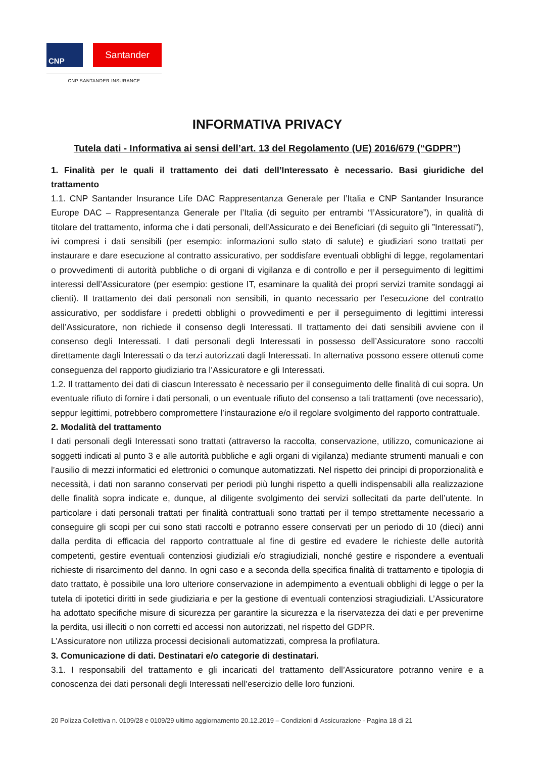CNP
Santander
CNP SANTANDER INSURANCE
INFORMATIVA PRIVACY
Tutela dati - Informativa ai sensi dell’art. 13 del Regolamento (UE) 2016/679 (“GDPR”)
1. Finalità per le quali il trattamento dei dati dell’Interessato è necessario. Basi giuridiche del trattamento
1.1. CNP Santander Insurance Life DAC Rappresentanza Generale per l’Italia e CNP Santander Insurance Europe DAC – Rappresentanza Generale per l’Italia (di seguito per entrambi “l’Assicuratore”), in qualità di titolare del trattamento, informa che i dati personali, dell’Assicurato e dei Beneficiari (di seguito gli ”Interessati”), ivi compresi i dati sensibili (per esempio: informazioni sullo stato di salute) e giudiziari sono trattati per instaurare e dare esecuzione al contratto assicurativo, per soddisfare eventuali obblighi di legge, regolamentari o provvedimenti di autorità pubbliche o di organi di vigilanza e di controllo e per il perseguimento di legittimi interessi dell’Assicuratore (per esempio: gestione IT, esaminare la qualità dei propri servizi tramite sondaggi ai clienti). Il trattamento dei dati personali non sensibili, in quanto necessario per l’esecuzione del contratto assicurativo, per soddisfare i predetti obblighi o provvedimenti e per il perseguimento di legittimi interessi dell’Assicuratore, non richiede il consenso degli Interessati. Il trattamento dei dati sensibili avviene con il consenso degli Interessati. I dati personali degli Interessati in possesso dell’Assicuratore sono raccolti direttamente dagli Interessati o da terzi autorizzati dagli Interessati. In alternativa possono essere ottenuti come conseguenza del rapporto giudiziario tra l’Assicuratore e gli Interessati.
1.2. Il trattamento dei dati di ciascun Interessato è necessario per il conseguimento delle finalità di cui sopra. Un eventuale rifiuto di fornire i dati personali, o un eventuale rifiuto del consenso a tali trattamenti (ove necessario), seppur legittimi, potrebbero compromettere l’instaurazione e/o il regolare svolgimento del rapporto contrattuale.
2. Modalità del trattamento
I dati personali degli Interessati sono trattati (attraverso la raccolta, conservazione, utilizzo, comunicazione ai soggetti indicati al punto 3 e alle autorità pubbliche e agli organi di vigilanza) mediante strumenti manuali e con l’ausilio di mezzi informatici ed elettronici o comunque automatizzati. Nel rispetto dei principi di proporzionalità e necessità, i dati non saranno conservati per periodi più lunghi rispetto a quelli indispensabili alla realizzazione delle finalità sopra indicate e, dunque, al diligente svolgimento dei servizi sollecitati da parte dell’utente. In particolare i dati personali trattati per finalità contrattuali sono trattati per il tempo strettamente necessario a conseguire gli scopi per cui sono stati raccolti e potranno essere conservati per un periodo di 10 (dieci) anni dalla perdita di efficacia del rapporto contrattuale al fine di gestire ed evadere le richieste delle autorità competenti, gestire eventuali contenziosi giudiziali e/o stragiudiziali, nonché gestire e rispondere a eventuali richieste di risarcimento del danno. In ogni caso e a seconda della specifica finalità di trattamento e tipologia di dato trattato, è possibile una loro ulteriore conservazione in adempimento a eventuali obblighi di legge o per la tutela di ipotetici diritti in sede giudiziaria e per la gestione di eventuali contenziosi stragiudiziali. L’Assicuratore ha adottato specifiche misure di sicurezza per garantire la sicurezza e la riservatezza dei dati e per prevenirne la perdita, usi illeciti o non corretti ed accessi non autorizzati, nel rispetto del GDPR.
L’Assicuratore non utilizza processi decisionali automatizzati, compresa la profilatura.
3. Comunicazione di dati. Destinatari e/o categorie di destinatari.
3.1. I responsabili del trattamento e gli incaricati del trattamento dell’Assicuratore potranno venire e a conoscenza dei dati personali degli Interessati nell’esercizio delle loro funzioni.
20 Polizza Collettiva n. 0109/28 e 0109/29 ultimo aggiornamento 20.12.2019 – Condizioni di Assicurazione - Pagina 18 di 21